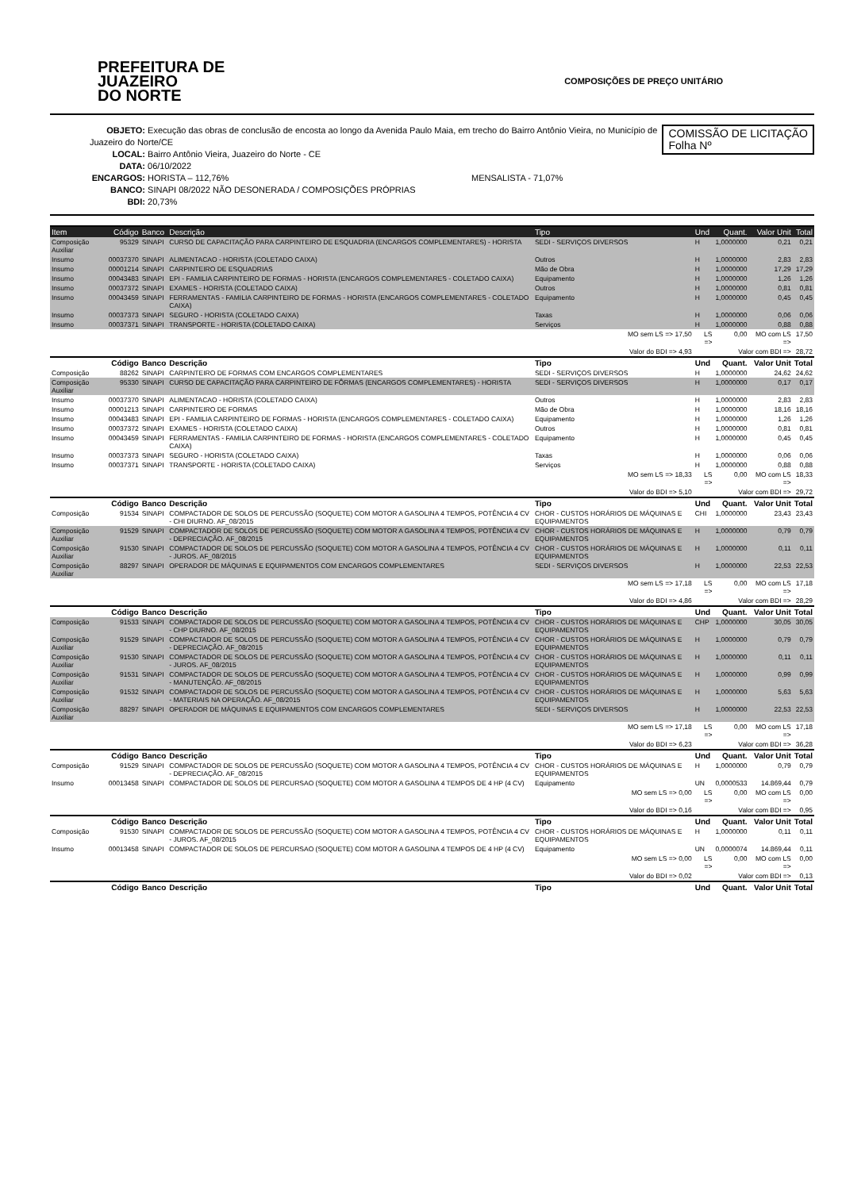PREFEITURA DE
JUAZEIRO
DO NORTE
COMPOSIÇÕES DE PREÇO UNITÁRIO
COMISSÃO DE LICITAÇÃO
Folha Nº
OBJETO: Execução das obras de conclusão de encosta ao longo da Avenida Paulo Maia, em trecho do Bairro Antônio Vieira, no Município de Juazeiro do Norte/CE
LOCAL: Bairro Antônio Vieira, Juazeiro do Norte - CE
DATA: 06/10/2022
ENCARGOS: HORISTA – 112,76% MENSALISTA - 71,07%
BANCO: SINAPI 08/2022 NÃO DESONERADA / COMPOSIÇÕES PRÓPRIAS
BDI: 20,73%
| Item | Código | Banco | Descrição | Tipo | Und | Quant. | Valor Unit | Total |
| --- | --- | --- | --- | --- | --- | --- | --- | --- |
| Composição Auxiliar | 95329 | SINAPI | CURSO DE CAPACITAÇÃO PARA CARPINTEIRO DE ESQUADRIA (ENCARGOS COMPLEMENTARES) - HORISTA | SEDI - SERVIÇOS DIVERSOS | H | 1,0000000 | 0,21 | 0,21 |
| Insumo | 00037370 | SINAPI | ALIMENTACAO - HORISTA (COLETADO CAIXA) | Outros | H | 1,0000000 | 2,83 | 2,83 |
| Insumo | 00001214 | SINAPI | CARPINTEIRO DE ESQUADRIAS | Mão de Obra | H | 1,0000000 | 17,29 | 17,29 |
| Insumo | 00043483 | SINAPI | EPI - FAMILIA CARPINTEIRO DE FORMAS - HORISTA (ENCARGOS COMPLEMENTARES - COLETADO CAIXA) | Equipamento | H | 1,0000000 | 1,26 | 1,26 |
| Insumo | 00037372 | SINAPI | EXAMES - HORISTA (COLETADO CAIXA) | Outros | H | 1,0000000 | 0,81 | 0,81 |
| Insumo | 00043459 | SINAPI | FERRAMENTAS - FAMILIA CARPINTEIRO DE FORMAS - HORISTA (ENCARGOS COMPLEMENTARES - COLETADO CAIXA) | Equipamento | H | 1,0000000 | 0,45 | 0,45 |
| Insumo | 00037373 | SINAPI | SEGURO - HORISTA (COLETADO CAIXA) | Taxas | H | 1,0000000 | 0,06 | 0,06 |
| Insumo | 00037371 | SINAPI | TRANSPORTE - HORISTA (COLETADO CAIXA) | Serviços | H | 1,0000000 | 0,88 | 0,88 |
| | | | | MO sem LS => 17,50 | LS => | 0,00 | MO com LS => | 17,50 |
| | | | | Valor do BDI => 4,93 | Valor com BDI => | | | 28,72 |
| | Código | Banco | Descrição | Tipo | Und | Quant. | Valor Unit | Total |
| Composição | 88262 | SINAPI | CARPINTEIRO DE FORMAS COM ENCARGOS COMPLEMENTARES | SEDI - SERVIÇOS DIVERSOS | H | 1,0000000 | 24,62 | 24,62 |
| Composição Auxiliar | 95330 | SINAPI | CURSO DE CAPACITAÇÃO PARA CARPINTEIRO DE FÔRMAS (ENCARGOS COMPLEMENTARES) - HORISTA | SEDI - SERVIÇOS DIVERSOS | H | 1,0000000 | 0,17 | 0,17 |
| Insumo | 00037370 | SINAPI | ALIMENTACAO - HORISTA (COLETADO CAIXA) | Outros | H | 1,0000000 | 2,83 | 2,83 |
| Insumo | 00001213 | SINAPI | CARPINTEIRO DE FORMAS | Mão de Obra | H | 1,0000000 | 18,16 | 18,16 |
| Insumo | 00043483 | SINAPI | EPI - FAMILIA CARPINTEIRO DE FORMAS - HORISTA (ENCARGOS COMPLEMENTARES - COLETADO CAIXA) | Equipamento | H | 1,0000000 | 1,26 | 1,26 |
| Insumo | 00037372 | SINAPI | EXAMES - HORISTA (COLETADO CAIXA) | Outros | H | 1,0000000 | 0,81 | 0,81 |
| Insumo | 00043459 | SINAPI | FERRAMENTAS - FAMILIA CARPINTEIRO DE FORMAS - HORISTA (ENCARGOS COMPLEMENTARES - COLETADO CAIXA) | Equipamento | H | 1,0000000 | 0,45 | 0,45 |
| Insumo | 00037373 | SINAPI | SEGURO - HORISTA (COLETADO CAIXA) | Taxas | H | 1,0000000 | 0,06 | 0,06 |
| Insumo | 00037371 | SINAPI | TRANSPORTE - HORISTA (COLETADO CAIXA) | Serviços | H | 1,0000000 | 0,88 | 0,88 |
| | | | | MO sem LS => 18,33 | LS => | 0,00 | MO com LS => | 18,33 |
| | | | | Valor do BDI => 5,10 | Valor com BDI => | | | 29,72 |
| | Código | Banco | Descrição | Tipo | Und | Quant. | Valor Unit | Total |
| Composição | 91534 | SINAPI | COMPACTADOR DE SOLOS DE PERCUSSÃO (SOQUETE) COM MOTOR A GASOLINA 4 TEMPOS, POTÊNCIA 4 CV - CHI DIURNO. AF_08/2015 | CHOR - CUSTOS HORÁRIOS DE MÁQUINAS E EQUIPAMENTOS | CHI | 1,0000000 | 23,43 | 23,43 |
| Composição Auxiliar | 91529 | SINAPI | COMPACTADOR DE SOLOS DE PERCUSSÃO (SOQUETE) COM MOTOR A GASOLINA 4 TEMPOS, POTÊNCIA 4 CV - DEPRECIAÇÃO. AF_08/2015 | CHOR - CUSTOS HORÁRIOS DE MÁQUINAS E EQUIPAMENTOS | H | 1,0000000 | 0,79 | 0,79 |
| Composição Auxiliar | 91530 | SINAPI | COMPACTADOR DE SOLOS DE PERCUSSÃO (SOQUETE) COM MOTOR A GASOLINA 4 TEMPOS, POTÊNCIA 4 CV - JUROS. AF_08/2015 | CHOR - CUSTOS HORÁRIOS DE MÁQUINAS E EQUIPAMENTOS | H | 1,0000000 | 0,11 | 0,11 |
| Composição Auxiliar | 88297 | SINAPI | OPERADOR DE MÁQUINAS E EQUIPAMENTOS COM ENCARGOS COMPLEMENTARES | SEDI - SERVIÇOS DIVERSOS | H | 1,0000000 | 22,53 | 22,53 |
| | | | | MO sem LS => 17,18 | LS => | 0,00 | MO com LS => | 17,18 |
| | | | | Valor do BDI => 4,86 | Valor com BDI => | | | 28,29 |
| | Código | Banco | Descrição | Tipo | Und | Quant. | Valor Unit | Total |
| Composição | 91533 | SINAPI | COMPACTADOR DE SOLOS DE PERCUSSÃO (SOQUETE) COM MOTOR A GASOLINA 4 TEMPOS, POTÊNCIA 4 CV - CHP DIURNO. AF_08/2015 | CHOR - CUSTOS HORÁRIOS DE MÁQUINAS E EQUIPAMENTOS | CHP | 1,0000000 | 30,05 | 30,05 |
| Composição Auxiliar | 91529 | SINAPI | COMPACTADOR DE SOLOS DE PERCUSSÃO (SOQUETE) COM MOTOR A GASOLINA 4 TEMPOS, POTÊNCIA 4 CV - DEPRECIAÇÃO. AF_08/2015 | CHOR - CUSTOS HORÁRIOS DE MÁQUINAS E EQUIPAMENTOS | H | 1,0000000 | 0,79 | 0,79 |
| Composição Auxiliar | 91530 | SINAPI | COMPACTADOR DE SOLOS DE PERCUSSÃO (SOQUETE) COM MOTOR A GASOLINA 4 TEMPOS, POTÊNCIA 4 CV - JUROS. AF_08/2015 | CHOR - CUSTOS HORÁRIOS DE MÁQUINAS E EQUIPAMENTOS | H | 1,0000000 | 0,11 | 0,11 |
| Composição Auxiliar | 91531 | SINAPI | COMPACTADOR DE SOLOS DE PERCUSSÃO (SOQUETE) COM MOTOR A GASOLINA 4 TEMPOS, POTÊNCIA 4 CV - MANUTENÇÃO. AF_08/2015 | CHOR - CUSTOS HORÁRIOS DE MÁQUINAS E EQUIPAMENTOS | H | 1,0000000 | 0,99 | 0,99 |
| Composição Auxiliar | 91532 | SINAPI | COMPACTADOR DE SOLOS DE PERCUSSÃO (SOQUETE) COM MOTOR A GASOLINA 4 TEMPOS, POTÊNCIA 4 CV - MATERIAIS NA OPERAÇÃO. AF_08/2015 | CHOR - CUSTOS HORÁRIOS DE MÁQUINAS E EQUIPAMENTOS | H | 1,0000000 | 5,63 | 5,63 |
| Composição Auxiliar | 88297 | SINAPI | OPERADOR DE MÁQUINAS E EQUIPAMENTOS COM ENCARGOS COMPLEMENTARES | SEDI - SERVIÇOS DIVERSOS | H | 1,0000000 | 22,53 | 22,53 |
| | | | | MO sem LS => 17,18 | LS => | 0,00 | MO com LS => | 17,18 |
| | | | | Valor do BDI => 6,23 | Valor com BDI => | | | 36,28 |
| | Código | Banco | Descrição | Tipo | Und | Quant. | Valor Unit | Total |
| Composição | 91529 | SINAPI | COMPACTADOR DE SOLOS DE PERCUSSÃO (SOQUETE) COM MOTOR A GASOLINA 4 TEMPOS, POTÊNCIA 4 CV - DEPRECIAÇÃO. AF_08/2015 | CHOR - CUSTOS HORÁRIOS DE MÁQUINAS E EQUIPAMENTOS | H | 1,0000000 | 0,79 | 0,79 |
| Insumo | 00013458 | SINAPI | COMPACTADOR DE SOLOS DE PERCURSAO (SOQUETE) COM MOTOR A GASOLINA 4 TEMPOS DE 4 HP (4 CV) | Equipamento | UN | 0,0000533 | 14.869,44 | 0,79 |
| | | | | MO sem LS => 0,00 | LS => | 0,00 | MO com LS => | 0,00 |
| | | | | Valor do BDI => 0,16 | Valor com BDI => | | | 0,95 |
| | Código | Banco | Descrição | Tipo | Und | Quant. | Valor Unit | Total |
| Composição | 91530 | SINAPI | COMPACTADOR DE SOLOS DE PERCUSSÃO (SOQUETE) COM MOTOR A GASOLINA 4 TEMPOS, POTÊNCIA 4 CV - JUROS. AF_08/2015 | CHOR - CUSTOS HORÁRIOS DE MÁQUINAS E EQUIPAMENTOS | H | 1,0000000 | 0,11 | 0,11 |
| Insumo | 00013458 | SINAPI | COMPACTADOR DE SOLOS DE PERCURSAO (SOQUETE) COM MOTOR A GASOLINA 4 TEMPOS DE 4 HP (4 CV) | Equipamento | UN | 0,0000074 | 14.869,44 | 0,11 |
| | | | | MO sem LS => 0,00 | LS => | 0,00 | MO com LS => | 0,00 |
| | | | | Valor do BDI => 0,02 | Valor com BDI => | | | 0,13 |
| | Código | Banco | Descrição | Tipo | Und | Quant. | Valor Unit | Total |